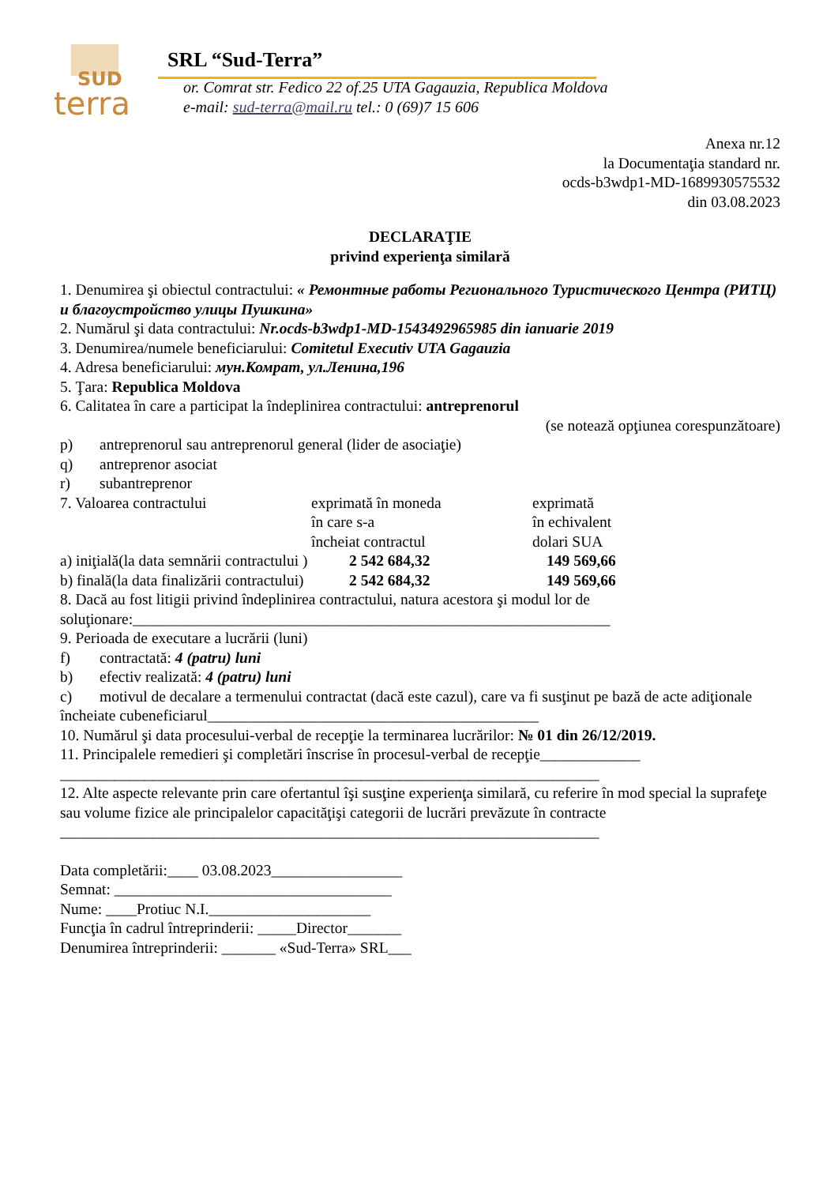SUD
terra
SRL “Sud-Terra”
or. Comrat str. Fedico 22 of.25 UTA Gagauzia, Republica Moldova
e-mail: sud-terra@mail.ru tel.: 0 (69)7 15 606
Anexa nr.12
la Documentaţia standard nr.
ocds-b3wdp1-MD-1689930575532
din 03.08.2023
DECLARAŢIE
privind experienţa similară
1. Denumirea şi obiectul contractului: « Ремонтные работы Регионального Туристического Центра (РИТЦ) и благоустройство улицы Пушкина»
2. Numărul şi data contractului: Nr.ocds-b3wdp1-MD-1543492965985 din ianuarie 2019
3. Denumirea/numele beneficiarului: Comitetul Executiv UTA Gagauzia
4. Adresa beneficiarului: мун.Комрат, ул.Ленина,196
5. Ţara: Republica Moldova
6. Calitatea în care a participat la îndeplinirea contractului: antreprenorul
(se notează opţiunea corespunzătoare)
p) antreprenorul sau antreprenorul general (lider de asociaţie)
q) antreprenor asociat
r) subantreprenor
7. Valoarea contractului exprimată în moneda
în care s-a
încheiat contractul
exprimată
în echivalent
dolari SUA
a) iniţială(la data semnării contractului )
2 542 684,32 149 569,66
b) finală(la data finalizării contractului)
2 542 684,32 149 569,66
8. Dacă au fost litigii privind îndeplinirea contractului, natura acestora şi modul lor de soluţionare:______________________________________________________________
9. Perioada de executare a lucrării (luni)
f) contractată: 4 (patru) luni
b) efectiv realizată: 4 (patru) luni
c) motivul de decalare a termenului contractat (dacă este cazul), care va fi susţinut pe bază de acte adiţionale încheiate cubeneficiarul___________________________________________
10. Numărul şi data procesului-verbal de recepţie la terminarea lucrărilor: № 01 din 26/12/2019.
11. Principalele remedieri şi completări înscrise în procesul-verbal de recepţie_____________
______________________________________________________________________
12. Alte aspecte relevante prin care ofertantul îşi susţine experienţa similară, cu referire în mod special la suprafeţe sau volume fizice ale principalelor capacităţişi categorii de lucrări prevăzute în contracte
______________________________________________________________________
Data completării:____ 03.08.2023_________________
Semnat: ____________________________________
Nume: ____Protiuc N.I._____________________
Funcţia în cadrul întreprinderii: _____Director_______
Denumirea întreprinderii: _______ «Sud-Terra» SRL___